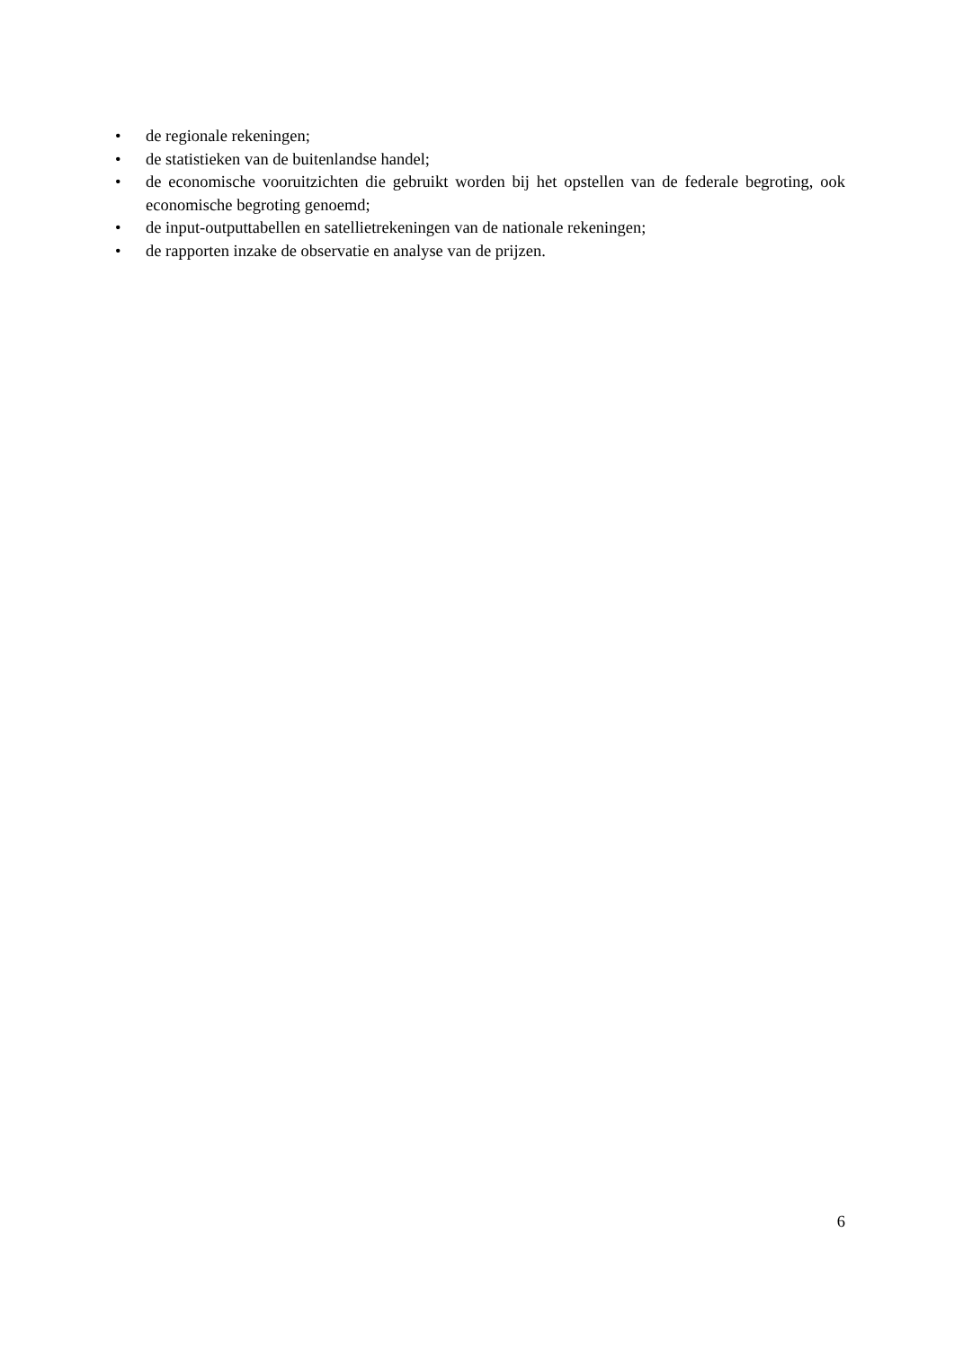• de regionale rekeningen;
• de statistieken van de buitenlandse handel;
• de economische vooruitzichten die gebruikt worden bij het opstellen van de federale begroting, ook economische begroting genoemd;
• de input-outputtabellen en satellietrekeningen van de nationale rekeningen;
• de rapporten inzake de observatie en analyse van de prijzen.
6